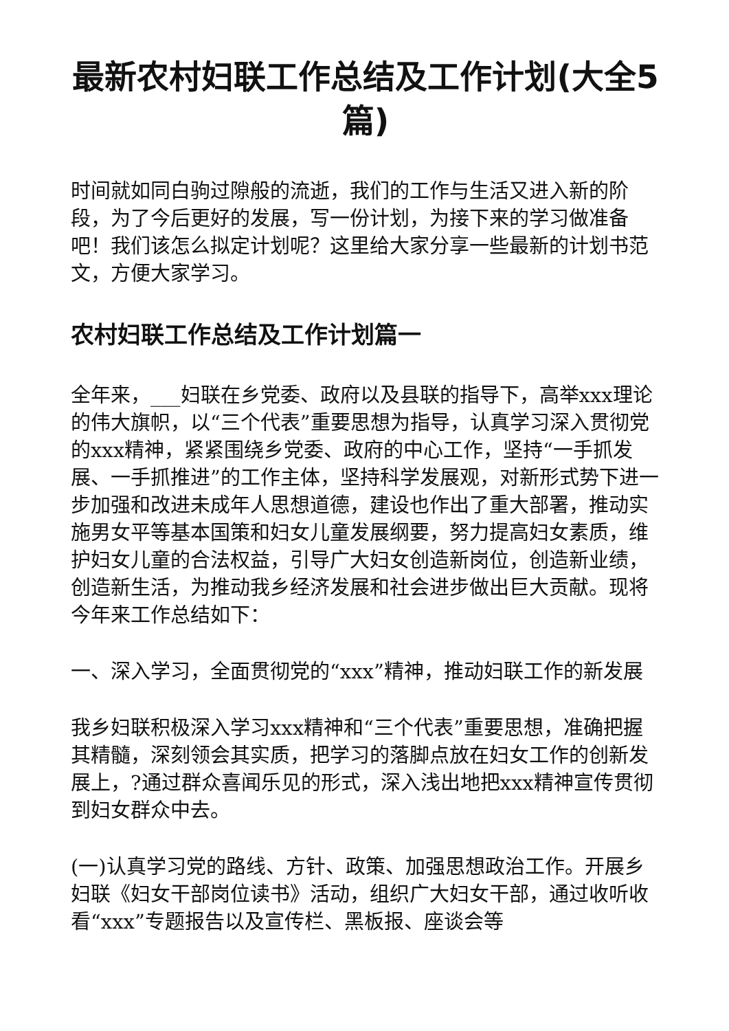最新农村妇联工作总结及工作计划(大全5篇)
时间就如同白驹过隙般的流逝，我们的工作与生活又进入新的阶段，为了今后更好的发展，写一份计划，为接下来的学习做准备吧！我们该怎么拟定计划呢？这里给大家分享一些最新的计划书范文，方便大家学习。
农村妇联工作总结及工作计划篇一
全年来，___妇联在乡党委、政府以及县联的指导下，高举xxx理论的伟大旗帜，以“三个代表”重要思想为指导，认真学习深入贯彻党的xxx精神，紧紧围绕乡党委、政府的中心工作，坚持“一手抓发展、一手抓推进”的工作主体，坚持科学发展观，对新形式势下进一步加强和改进未成年人思想道德，建设也作出了重大部署，推动实施男女平等基本国策和妇女儿童发展纲要，努力提高妇女素质，维护妇女儿童的合法权益，引导广大妇女创造新岗位，创造新业绩，创造新生活，为推动我乡经济发展和社会进步做出巨大贡献。现将今年来工作总结如下：
一、深入学习，全面贯彻党的“xxx”精神，推动妇联工作的新发展
我乡妇联积极深入学习xxx精神和“三个代表”重要思想，准确把握其精髓，深刻领会其实质，把学习的落脚点放在妇女工作的创新发展上，?通过群众喜闻乐见的形式，深入浅出地把xxx精神宣传贯彻到妇女群众中去。
(一)认真学习党的路线、方针、政策、加强思想政治工作。开展乡妇联《妇女干部岗位读书》活动，组织广大妇女干部，通过收听收看“xxx”专题报告以及宣传栏、黑板报、座谈会等